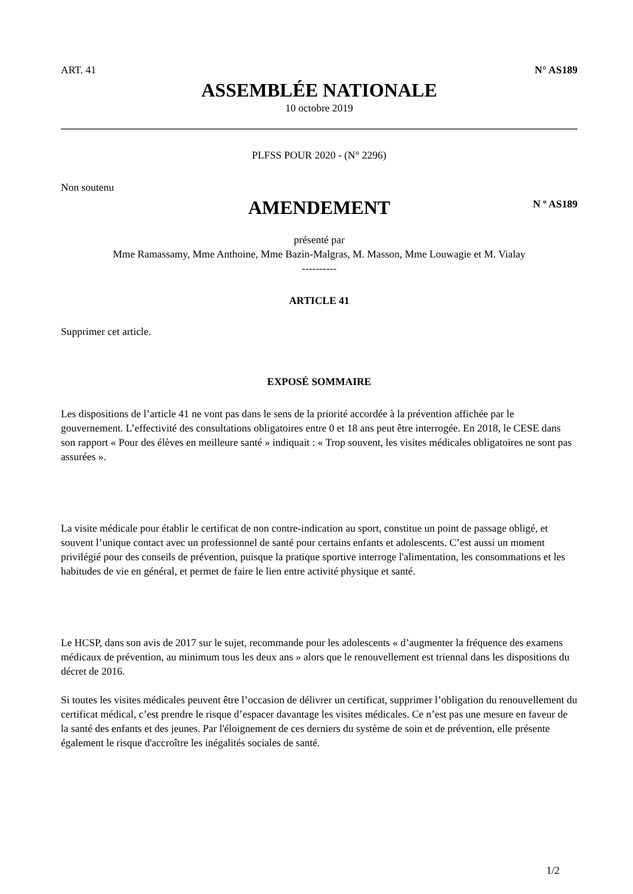ART. 41 N° AS189
ASSEMBLÉE NATIONALE
10 octobre 2019
PLFSS POUR 2020 - (N° 2296)
Non soutenu
AMENDEMENT
N º AS189
présenté par
Mme Ramassamy, Mme Anthoine, Mme Bazin-Malgras, M. Masson, Mme Louwagie et M. Vialay
----------
ARTICLE 41
Supprimer cet article.
EXPOSÉ SOMMAIRE
Les dispositions de l’article 41 ne vont pas dans le sens de la priorité accordée à la prévention affichée par le gouvernement. L’effectivité des consultations obligatoires entre 0 et 18 ans peut être interrogée. En 2018, le CESE dans son rapport « Pour des élèves en meilleure santé » indiquait : « Trop souvent, les visites médicales obligatoires ne sont pas assurées ».
La visite médicale pour établir le certificat de non contre-indication au sport, constitue un point de passage obligé, et souvent l’unique contact avec un professionnel de santé pour certains enfants et adolescents. C’est aussi un moment privilégié pour des conseils de prévention, puisque la pratique sportive interroge l'alimentation, les consommations et les habitudes de vie en général, et permet de faire le lien entre activité physique et santé.
Le HCSP, dans son avis de 2017 sur le sujet, recommande pour les adolescents « d’augmenter la fréquence des examens médicaux de prévention, au minimum tous les deux ans » alors que le renouvellement est triennal dans les dispositions du décret de 2016.
Si toutes les visites médicales peuvent être l’occasion de délivrer un certificat, supprimer l’obligation du renouvellement du certificat médical, c’est prendre le risque d’espacer davantage les visites médicales. Ce n’est pas une mesure en faveur de la santé des enfants et des jeunes. Par l'éloignement de ces derniers du système de soin et de prévention, elle présente également le risque d'accroître les inégalités sociales de santé.
1/2